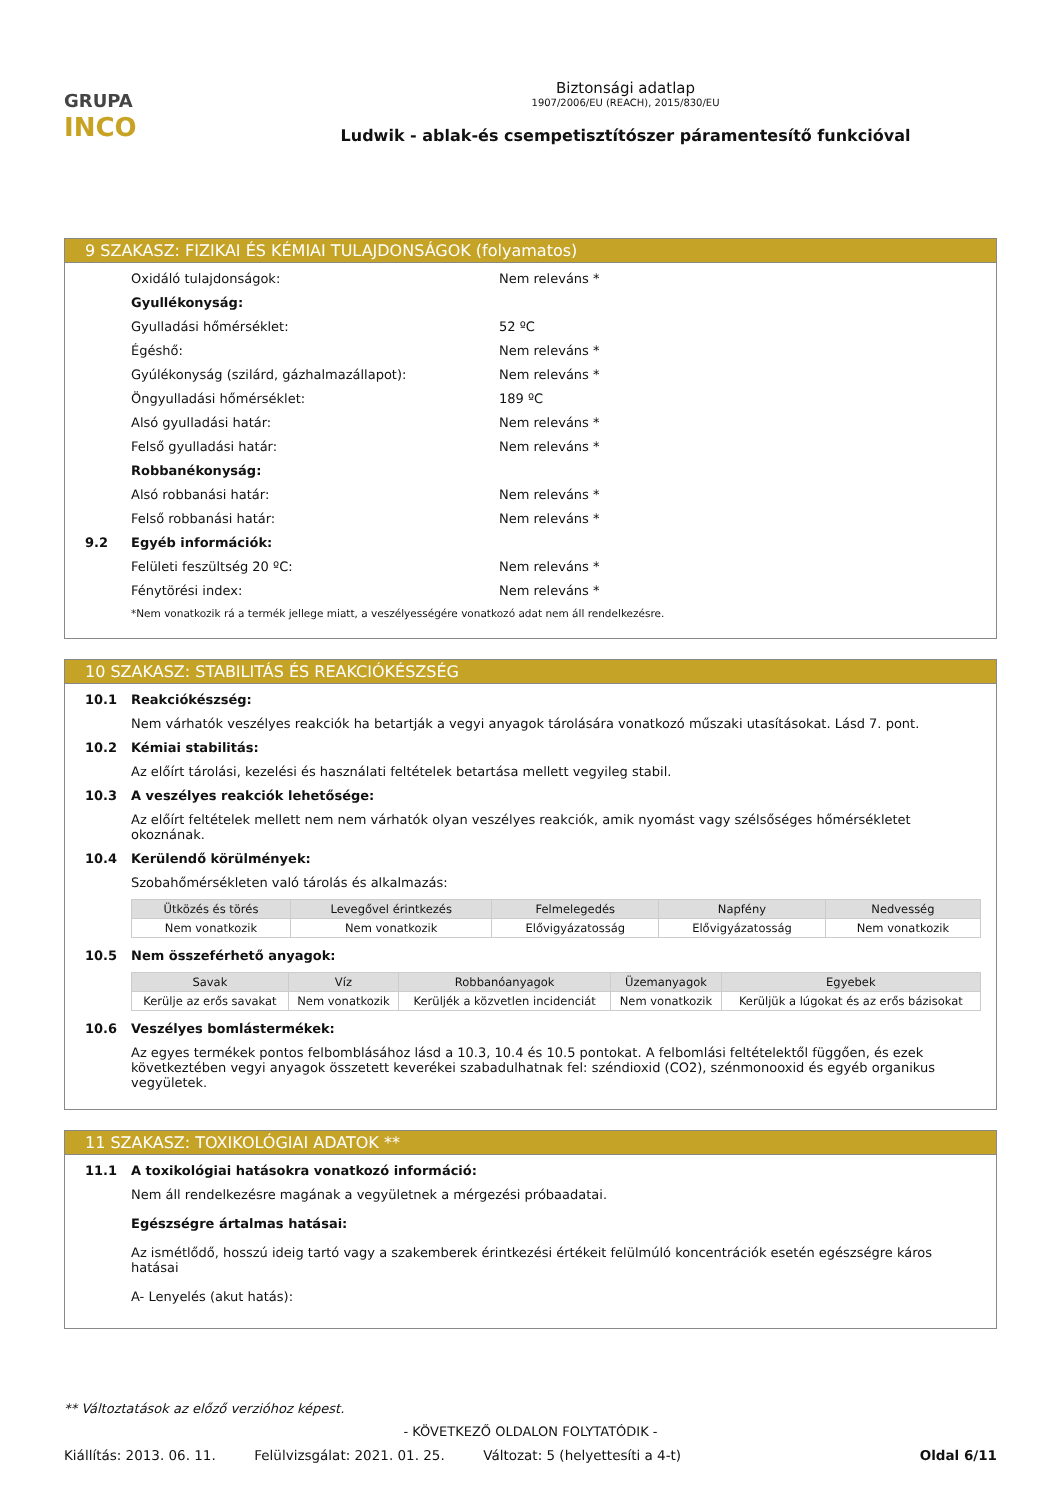GRUPA
INCO
Biztonsági adatlap
1907/2006/EU (REACH), 2015/830/EU
Ludwik - ablak-és csempetisztítószer páramentesítő funkcióval
9 SZAKASZ: FIZIKAI ÉS KÉMIAI TULAJDONSÁGOK (folyamatos)
Oxidáló tulajdonságok: Nem releváns *
Gyullékonyság:
Gyulladási hőmérséklet: 52 ºC
Égéshő: Nem releváns *
Gyúlékonyság (szilárd, gázhalmazállapot): Nem releváns *
Öngyulladási hőmérséklet: 189 ºC
Alsó gyulladási határ: Nem releváns *
Felső gyulladási határ: Nem releváns *
Robbanékonyság:
Alsó robbanási határ: Nem releváns *
Felső robbanási határ: Nem releváns *
9.2 Egyéb információk:
Felületi feszültség 20 ºC: Nem releváns *
Fénytörési index: Nem releváns *
*Nem vonatkozik rá a termék jellege miatt, a veszélyességére vonatkozó adat nem áll rendelkezésre.
10 SZAKASZ: STABILITÁS ÉS REAKCIÓKÉSZSÉG
10.1 Reakciókészség:
Nem várhatók veszélyes reakciók ha betartják a vegyi anyagok tárolására vonatkozó műszaki utasításokat. Lásd 7. pont.
10.2 Kémiai stabilitás:
Az előírt tárolási, kezelési és használati feltételek betartása mellett vegyileg stabil.
10.3 A veszélyes reakciók lehetősége:
Az előírt feltételek mellett nem nem várhatók olyan veszélyes reakciók, amik nyomást vagy szélsőséges hőmérsékletet okoznának.
10.4 Kerülendő körülmények:
Szobahőmérsékleten való tárolás és alkalmazás:
| Ütközés és törés | Levegővel érintkezés | Felmelegedés | Napfény | Nedvesség |
| --- | --- | --- | --- | --- |
| Nem vonatkozik | Nem vonatkozik | Elővigyázatosság | Elővigyázatosság | Nem vonatkozik |
10.5 Nem összeférhető anyagok:
| Savak | Víz | Robbanóanyagok | Üzemanyagok | Egyebek |
| --- | --- | --- | --- | --- |
| Kerülje az erős savakat | Nem vonatkozik | Kerüljék a közvetlen incidenciát | Nem vonatkozik | Kerüljük a lúgokat és az erős bázisokat |
10.6 Veszélyes bomlástermékek:
Az egyes termékek pontos felbomblásához lásd a 10.3, 10.4 és 10.5 pontokat. A felbomlási feltételektől függően, és ezek következtében vegyi anyagok összetett keverékei szabadulhatnak fel: széndioxid (CO2), szénmonooxid és egyéb organikus vegyületek.
11 SZAKASZ: TOXIKOLÓGIAI ADATOK **
11.1 A toxikológiai hatásokra vonatkozó információ:
Nem áll rendelkezésre magának a vegyületnek a mérgezési próbaadatai.
Egészségre ártalmas hatásai:
Az ismétlődő, hosszú ideig tartó vagy a szakemberek érintkezési értékeit felülmúló koncentrációk esetén egészségre káros hatásai
A- Lenyelés (akut hatás):
** Változtatások az előző verzióhoz képest.
- KÖVETKEZŐ OLDALON FOLYTATÓDIK -
Kiállítás: 2013. 06. 11. Felülvizsgálat: 2021. 01. 25. Változat: 5 (helyettesíti a 4-t) Oldal 6/11